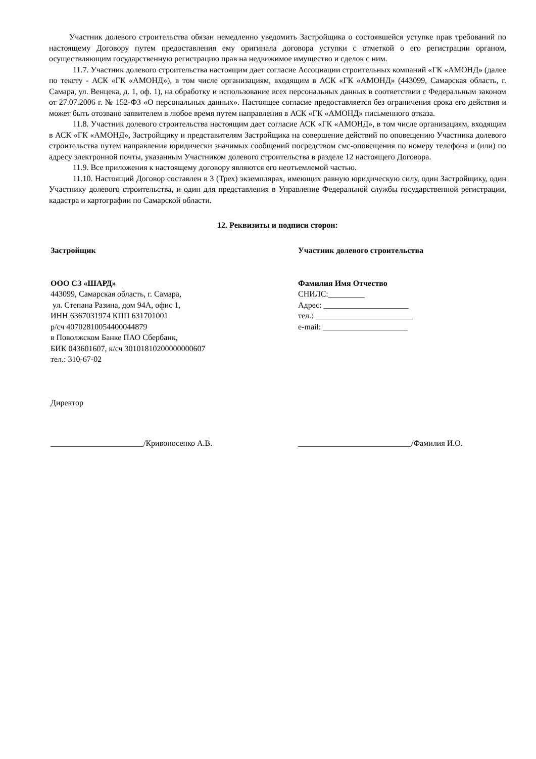Участник долевого строительства обязан немедленно уведомить Застройщика о состоявшейся уступке прав требований по настоящему Договору путем предоставления ему оригинала договора уступки с отметкой о его регистрации органом, осуществляющим государственную регистрацию прав на недвижимое имущество и сделок с ним.
11.7. Участник долевого строительства настоящим дает согласие Ассоциации строительных компаний «ГК «АМОНД» (далее по тексту - АСК «ГК «АМОНД»), в том числе организациям, входящим в АСК «ГК «АМОНД» (443099, Самарская область, г. Самара, ул. Венцека, д. 1, оф. 1), на обработку и использование всех персональных данных в соответствии с Федеральным законом от 27.07.2006 г. № 152-ФЗ «О персональных данных». Настоящее согласие предоставляется без ограничения срока его действия и может быть отозвано заявителем в любое время путем направления в АСК «ГК «АМОНД» письменного отказа.
11.8. Участник долевого строительства настоящим дает согласие АСК «ГК «АМОНД», в том числе организациям, входящим в АСК «ГК «АМОНД», Застройщику и представителям Застройщика на совершение действий по оповещению Участника долевого строительства путем направления юридически значимых сообщений посредством смс-оповещения по номеру телефона и (или) по адресу электронной почты, указанным Участником долевого строительства в разделе 12 настоящего Договора.
11.9. Все приложения к настоящему договору являются его неотъемлемой частью.
11.10. Настоящий Договор составлен в 3 (Трех) экземплярах, имеющих равную юридическую силу, один Застройщику, один Участнику долевого строительства, и один для представления в Управление Федеральной службы государственной регистрации, кадастра и картографии по Самарской области.
12. Реквизиты и подписи сторон:
Застройщик
ООО СЗ «ШАРД»
443099, Самарская область, г. Самара,
ул. Степана Разина, дом 94А, офис 1,
ИНН 6367031974 КПП 631701001
р/сч 40702810054400044879
в Поволжском Банке ПАО Сбербанк,
БИК 043601607, к/сч 30101810200000000607
тел.: 310-67-02
Директор
Участник долевого строительства
Фамилия Имя Отчество
СНИЛС:_________
Адрес: _____________________
тел.: ________________________
e-mail: _____________________
_______________________/Кривоносенко А.В. ____________________________/Фамилия И.О.